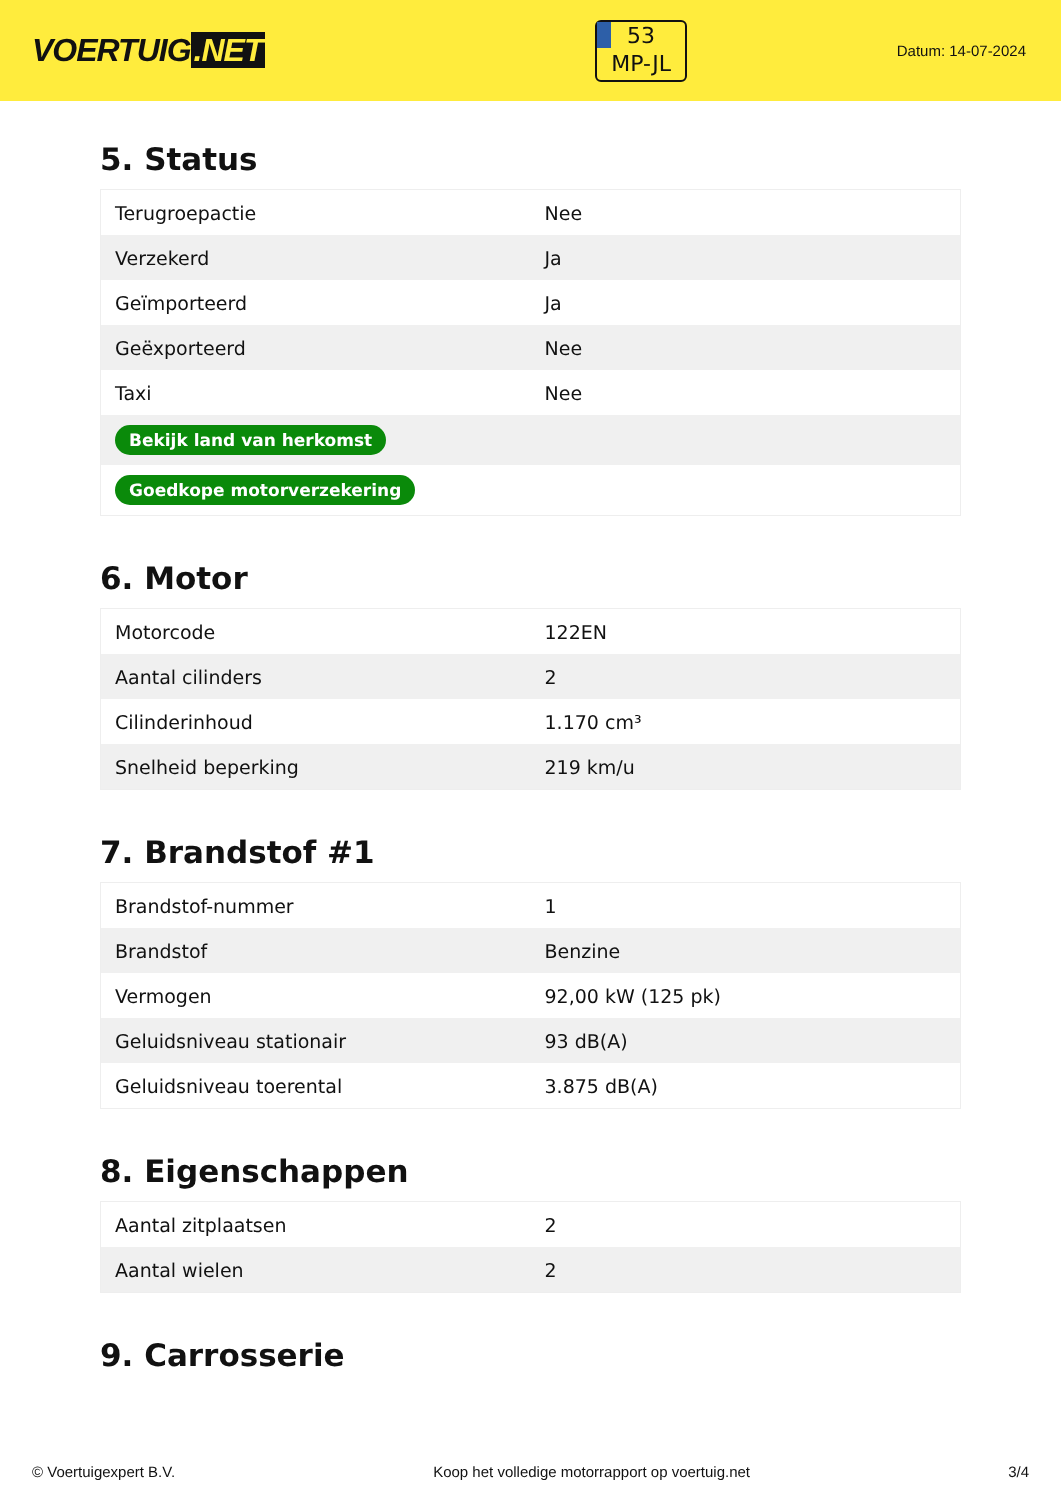VOERTUIG.NET
53
MP-JL
Datum: 14-07-2024
5. Status
| Terugroepactie | Nee |
| Verzekerd | Ja |
| Geïmporteerd | Ja |
| Geëxporteerd | Nee |
| Taxi | Nee |
| Bekijk land van herkomst | |
| Goedkope motorverzekering | |
6. Motor
| Motorcode | 122EN |
| Aantal cilinders | 2 |
| Cilinderinhoud | 1.170 cm³ |
| Snelheid beperking | 219 km/u |
7. Brandstof #1
| Brandstof-nummer | 1 |
| Brandstof | Benzine |
| Vermogen | 92,00 kW (125 pk) |
| Geluidsniveau stationair | 93 dB(A) |
| Geluidsniveau toerental | 3.875 dB(A) |
8. Eigenschappen
| Aantal zitplaatsen | 2 |
| Aantal wielen | 2 |
9. Carrosserie
© Voertuigexpert B.V. Koop het volledige motorrapport op voertuig.net 3/4